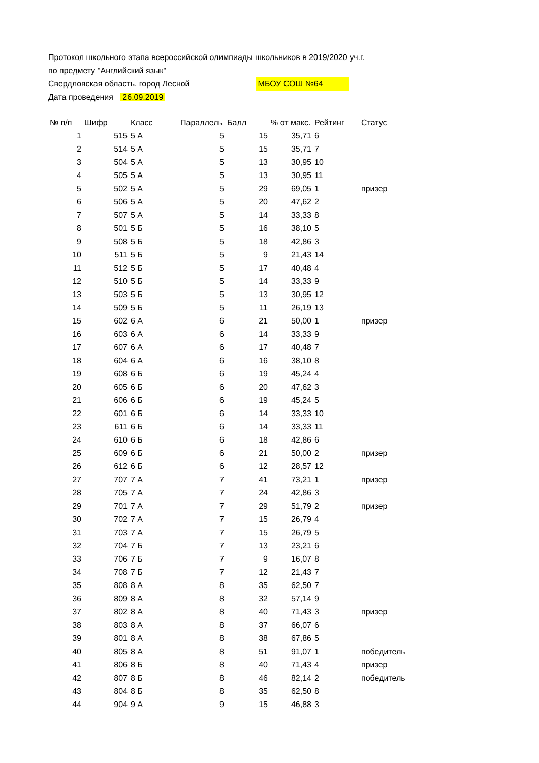Протокол школьного этапа всероссийской олимпиады школьников в 2019/2020 уч.г.
по предмету "Английский язык"
Свердловская область, город Лесной МБОУ СОШ №64
Дата проведения 26.09.2019
| № п/п | Шифр | Класс | Параллель | Балл | % от макс. | Рейтинг | Статус |
| --- | --- | --- | --- | --- | --- | --- | --- |
| 1 | 515 | 5 А | 5 | 15 | 35,71 | 6 | |
| 2 | 514 | 5 А | 5 | 15 | 35,71 | 7 | |
| 3 | 504 | 5 А | 5 | 13 | 30,95 | 10 | |
| 4 | 505 | 5 А | 5 | 13 | 30,95 | 11 | |
| 5 | 502 | 5 А | 5 | 29 | 69,05 | 1 | призер |
| 6 | 506 | 5 А | 5 | 20 | 47,62 | 2 | |
| 7 | 507 | 5 А | 5 | 14 | 33,33 | 8 | |
| 8 | 501 | 5 Б | 5 | 16 | 38,10 | 5 | |
| 9 | 508 | 5 Б | 5 | 18 | 42,86 | 3 | |
| 10 | 511 | 5 Б | 5 | 9 | 21,43 | 14 | |
| 11 | 512 | 5 Б | 5 | 17 | 40,48 | 4 | |
| 12 | 510 | 5 Б | 5 | 14 | 33,33 | 9 | |
| 13 | 503 | 5 Б | 5 | 13 | 30,95 | 12 | |
| 14 | 509 | 5 Б | 5 | 11 | 26,19 | 13 | |
| 15 | 602 | 6 А | 6 | 21 | 50,00 | 1 | призер |
| 16 | 603 | 6 А | 6 | 14 | 33,33 | 9 | |
| 17 | 607 | 6 А | 6 | 17 | 40,48 | 7 | |
| 18 | 604 | 6 А | 6 | 16 | 38,10 | 8 | |
| 19 | 608 | 6 Б | 6 | 19 | 45,24 | 4 | |
| 20 | 605 | 6 Б | 6 | 20 | 47,62 | 3 | |
| 21 | 606 | 6 Б | 6 | 19 | 45,24 | 5 | |
| 22 | 601 | 6 Б | 6 | 14 | 33,33 | 10 | |
| 23 | 611 | 6 Б | 6 | 14 | 33,33 | 11 | |
| 24 | 610 | 6 Б | 6 | 18 | 42,86 | 6 | |
| 25 | 609 | 6 Б | 6 | 21 | 50,00 | 2 | призер |
| 26 | 612 | 6 Б | 6 | 12 | 28,57 | 12 | |
| 27 | 707 | 7 А | 7 | 41 | 73,21 | 1 | призер |
| 28 | 705 | 7 А | 7 | 24 | 42,86 | 3 | |
| 29 | 701 | 7 А | 7 | 29 | 51,79 | 2 | призер |
| 30 | 702 | 7 А | 7 | 15 | 26,79 | 4 | |
| 31 | 703 | 7 А | 7 | 15 | 26,79 | 5 | |
| 32 | 704 | 7 Б | 7 | 13 | 23,21 | 6 | |
| 33 | 706 | 7 Б | 7 | 9 | 16,07 | 8 | |
| 34 | 708 | 7 Б | 7 | 12 | 21,43 | 7 | |
| 35 | 808 | 8 А | 8 | 35 | 62,50 | 7 | |
| 36 | 809 | 8 А | 8 | 32 | 57,14 | 9 | |
| 37 | 802 | 8 А | 8 | 40 | 71,43 | 3 | призер |
| 38 | 803 | 8 А | 8 | 37 | 66,07 | 6 | |
| 39 | 801 | 8 А | 8 | 38 | 67,86 | 5 | |
| 40 | 805 | 8 А | 8 | 51 | 91,07 | 1 | победитель |
| 41 | 806 | 8 Б | 8 | 40 | 71,43 | 4 | призер |
| 42 | 807 | 8 Б | 8 | 46 | 82,14 | 2 | победитель |
| 43 | 804 | 8 Б | 8 | 35 | 62,50 | 8 | |
| 44 | 904 | 9 А | 9 | 15 | 46,88 | 3 | |